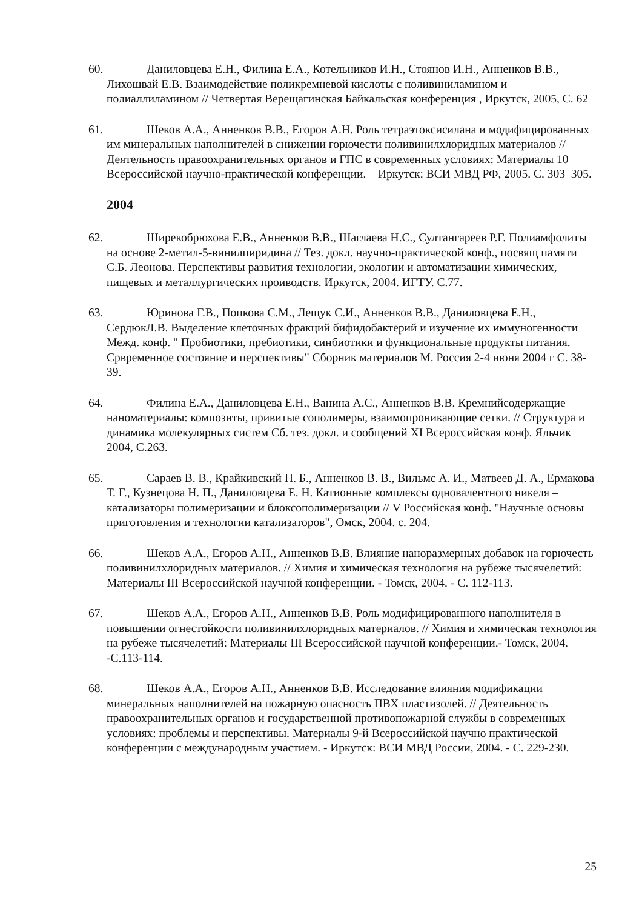60. Даниловцева Е.Н., Филина Е.А., Котельников И.Н., Стоянов И.Н., Анненков В.В., Лихошвай Е.В. Взаимодействие поликремневой кислоты с поливиниламином и полиаллиламином // Четвертая Верещагинская Байкальская конференция , Иркутск, 2005, С. 62
61. Шеков А.А., Анненков В.В., Егоров А.Н. Роль тетраэтоксисилана и модифицированных им минеральных наполнителей в снижении горючести поливинилхлоридных материалов // Деятельность правоохранительных органов и ГПС в современных условиях: Материалы 10 Всероссийской научно-практической конференции. – Иркутск: ВСИ МВД РФ, 2005. С. 303–305.
2004
62. Ширекобрюхова Е.В., Анненков В.В., Шаглаева Н.С., Султангареев Р.Г. Полиамфолиты на основе 2-метил-5-винилпиридина // Тез. докл. научно-практической конф., посвящ памяти С.Б. Леонова. Перспективы развития технологии, экологии и автоматизации химических, пищевых и металлургических проиводств. Иркутск, 2004. ИГТУ. С.77.
63. Юринова Г.В., Попкова С.М., Лещук С.И., Анненков В.В., Даниловцева Е.Н., СердюкЛ.В. Выделение клеточных фракций бифидобактерий и изучение их иммуногенности Межд. конф. " Пробиотики, пребиотики, синбиотики и функциональные продукты питания. Срвременное состояние и перспективы" Сборник материалов М. Россия 2-4 июня 2004 г С. 38-39.
64. Филина Е.А., Даниловцева Е.Н., Ванина А.С., Анненков В.В. Кремнийсодержащие наноматериалы: композиты, привитые сополимеры, взаимопроникающие сетки. // Структура и динамика молекулярных систем Сб. тез. докл. и сообщений XI Всероссийская конф. Яльчик 2004, С.263.
65. Сараев В. В., Крайкивский П. Б., Анненков В. В., Вильмс А. И., Матвеев Д. А., Ермакова Т. Г., Кузнецова Н. П., Даниловцева Е. Н. Катионные комплексы одновалентного никеля – катализаторы полимеризации и блоксополимеризации // V Российская конф. "Научные основы приготовления и технологии катализаторов", Омск, 2004. с. 204.
66. Шеков А.А., Егоров А.Н., Анненков В.В. Влияние наноразмерных добавок на горючесть поливинилхлоридных материалов. // Химия и химическая технология на рубеже тысячелетий: Материалы III Всероссийской научной конференции. - Томск, 2004. - С. 112-113.
67. Шеков А.А., Егоров А.Н., Анненков В.В. Роль модифицированного наполнителя в повышении огнестойкости поливинилхлоридных материалов. // Химия и химическая технология на рубеже тысячелетий: Материалы III Всероссийской научной конференции.- Томск, 2004. -С.113-114.
68. Шеков А.А., Егоров А.Н., Анненков В.В. Исследование влияния модификации минеральных наполнителей на пожарную опасность ПВХ пластизолей. // Деятельность правоохранительных органов и государственной противопожарной службы в современных условиях: проблемы и перспективы. Материалы 9-й Всероссийской научно практической конференции с международным участием. - Иркутск: ВСИ МВД России, 2004. - С. 229-230.
25